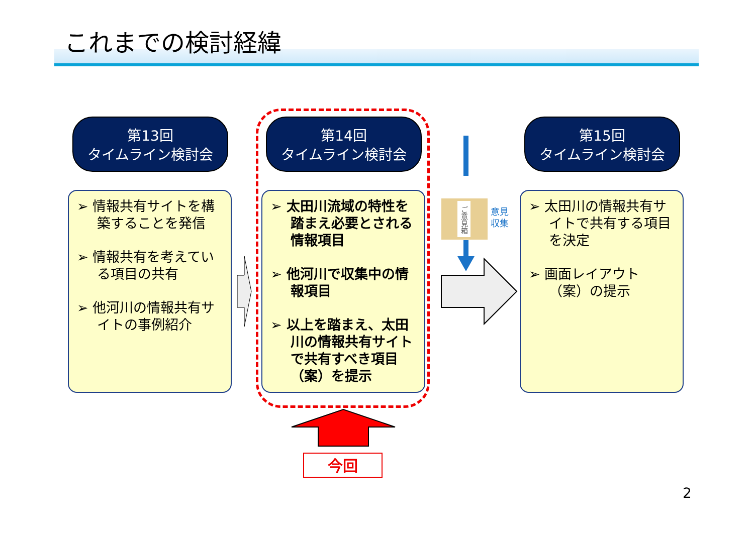これまでの検討経緯
第13回
タイムライン検討会
第14回
タイムライン検討会
第15回
タイムライン検討会
➢ 情報共有サイトを構築することを発信
➢ 情報共有を考えている項目の共有
➢ 他河川の情報共有サイトの事例紹介
➢ 太田川流域の特性を踏まえ必要とされる情報項目
➢ 他河川で収集中の情報項目
➢ 以上を踏まえ、太田川の情報共有サイトで共有すべき項目（案）を提示
➢ 太田川の情報共有サイトで共有する項目を決定
➢ 画面レイアウト（案）の提示
ご意見箱
意見
収集
今回
2